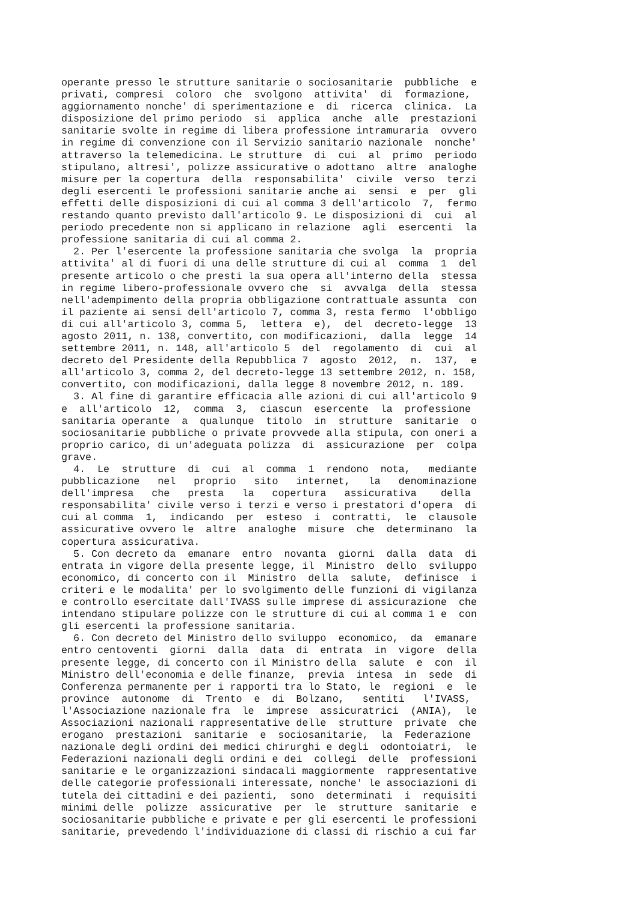operante presso le strutture sanitarie o sociosanitarie  pubbliche  e
privati, compresi  coloro  che  svolgono  attivita'  di  formazione,
aggiornamento nonche' di sperimentazione e  di  ricerca  clinica.  La
disposizione del primo periodo  si  applica  anche  alle  prestazioni
sanitarie svolte in regime di libera professione intramuraria  ovvero
in regime di convenzione con il Servizio sanitario nazionale  nonche'
attraverso la telemedicina. Le strutture  di  cui  al  primo  periodo
stipulano, altresi', polizze assicurative o adottano  altre  analoghe
misure per la copertura  della  responsabilita'  civile  verso  terzi
degli esercenti le professioni sanitarie anche ai  sensi  e  per  gli
effetti delle disposizioni di cui al comma 3 dell'articolo  7,  fermo
restando quanto previsto dall'articolo 9. Le disposizioni di  cui  al
periodo precedente non si applicano in relazione  agli  esercenti  la
professione sanitaria di cui al comma 2.
  2. Per l'esercente la professione sanitaria che svolga  la  propria
attivita' al di fuori di una delle strutture di cui al  comma  1  del
presente articolo o che presti la sua opera all'interno della  stessa
in regime libero-professionale ovvero che  si  avvalga  della  stessa
nell'adempimento della propria obbligazione contrattuale assunta  con
il paziente ai sensi dell'articolo 7, comma 3, resta fermo  l'obbligo
di cui all'articolo 3, comma 5,  lettera  e),  del  decreto-legge  13
agosto 2011, n. 138, convertito, con modificazioni,  dalla  legge  14
settembre 2011, n. 148, all'articolo 5  del  regolamento  di  cui  al
decreto del Presidente della Repubblica 7  agosto  2012,  n.  137,  e
all'articolo 3, comma 2, del decreto-legge 13 settembre 2012, n. 158,
convertito, con modificazioni, dalla legge 8 novembre 2012, n. 189.
  3. Al fine di garantire efficacia alle azioni di cui all'articolo 9
e  all'articolo  12,  comma  3,  ciascun  esercente  la  professione
sanitaria operante  a  qualunque  titolo  in  strutture  sanitarie  o
sociosanitarie pubbliche o private provvede alla stipula, con oneri a
proprio carico, di un'adeguata polizza  di  assicurazione  per  colpa
grave.
  4.  Le  strutture  di  cui  al  comma  1  rendono  nota,   mediante
pubblicazione   nel   proprio   sito   internet,   la   denominazione
dell'impresa   che   presta   la   copertura   assicurativa    della
responsabilita' civile verso i terzi e verso i prestatori d'opera  di
cui al comma  1,  indicando  per  esteso  i  contratti,  le  clausole
assicurative ovvero le  altre  analoghe  misure  che  determinano  la
copertura assicurativa.
  5. Con decreto da  emanare  entro  novanta  giorni  dalla  data  di
entrata in vigore della presente legge, il  Ministro  dello  sviluppo
economico, di concerto con il  Ministro  della  salute,  definisce  i
criteri e le modalita' per lo svolgimento delle funzioni di vigilanza
e controllo esercitate dall'IVASS sulle imprese di assicurazione  che
intendano stipulare polizze con le strutture di cui al comma 1 e  con
gli esercenti la professione sanitaria.
  6. Con decreto del Ministro dello sviluppo  economico,  da  emanare
entro centoventi  giorni  dalla  data  di  entrata  in  vigore  della
presente legge, di concerto con il Ministro della  salute  e  con  il
Ministro dell'economia e delle finanze,  previa  intesa  in  sede  di
Conferenza permanente per i rapporti tra lo Stato, le  regioni  e  le
province  autonome  di  Trento  e  di  Bolzano,   sentiti   l'IVASS,
l'Associazione nazionale fra  le  imprese  assicuratrici  (ANIA),  le
Associazioni nazionali rappresentative delle  strutture  private  che
erogano  prestazioni  sanitarie  e  sociosanitarie,  la  Federazione
nazionale degli ordini dei medici chirurghi e degli  odontoiatri,  le
Federazioni nazionali degli ordini e dei  collegi  delle  professioni
sanitarie e le organizzazioni sindacali maggiormente  rappresentative
delle categorie professionali interessate, nonche' le associazioni di
tutela dei cittadini e dei pazienti,  sono  determinati  i  requisiti
minimi delle  polizze  assicurative  per  le  strutture  sanitarie  e
sociosanitarie pubbliche e private e per gli esercenti le professioni
sanitarie, prevedendo l'individuazione di classi di rischio a cui far